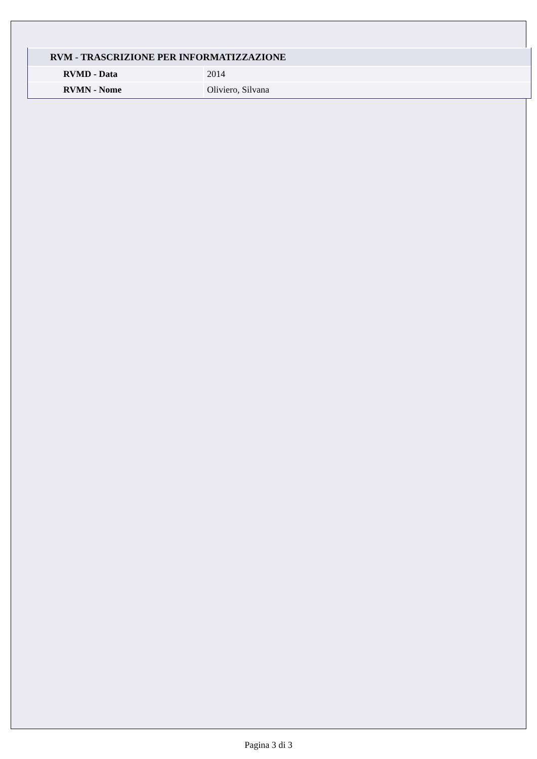| RVM - TRASCRIZIONE PER INFORMATIZZAZIONE | |
| RVMD - Data | 2014 |
| RVMN - Nome | Oliviero, Silvana |
Pagina 3 di 3